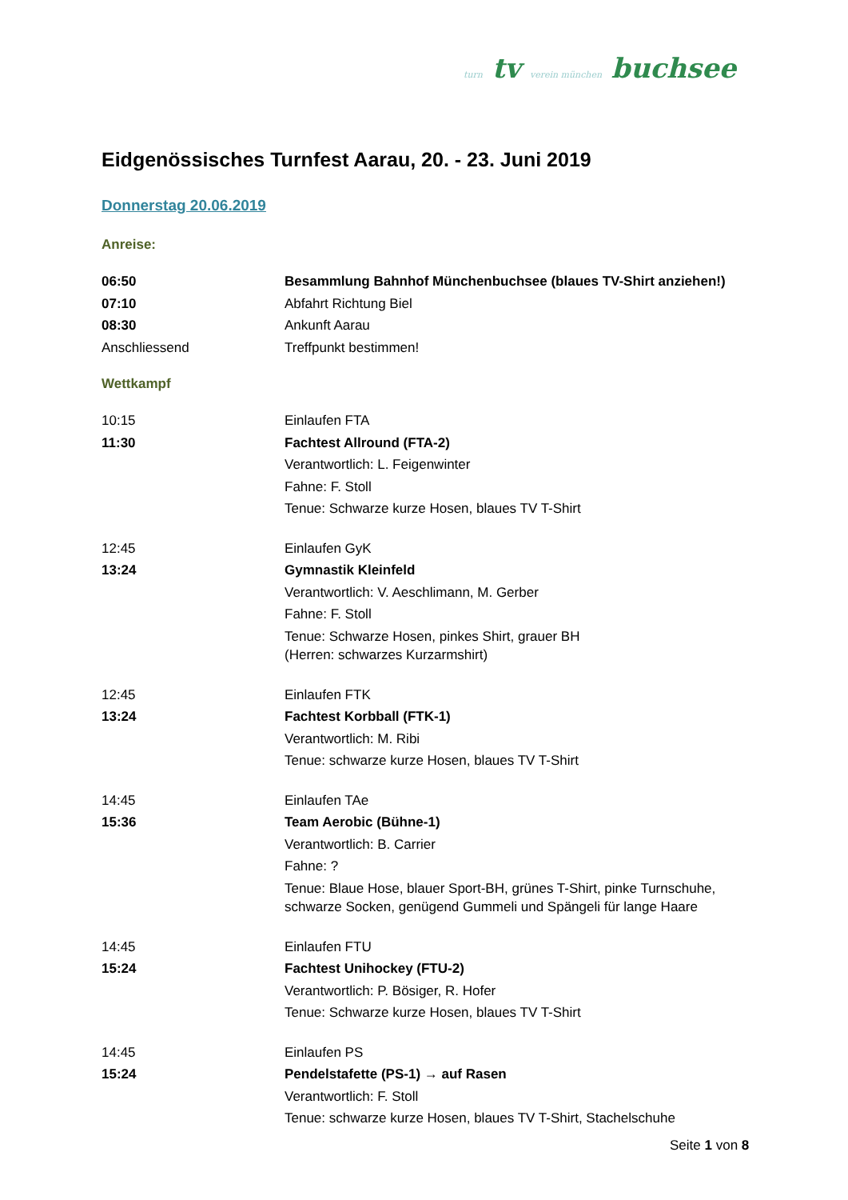turn tv verein münchen buchsee
Eidgenössisches Turnfest Aarau, 20. - 23. Juni 2019
Donnerstag 20.06.2019
Anreise:
| 06:50 | Besammlung Bahnhof Münchenbuchsee (blaues TV-Shirt anziehen!) |
| 07:10 | Abfahrt Richtung Biel |
| 08:30 | Ankunft Aarau |
| Anschliessend | Treffpunkt bestimmen! |
Wettkampf
| 10:15 | Einlaufen FTA |
| 11:30 | Fachtest Allround (FTA-2) |
| | Verantwortlich: L. Feigenwinter |
| | Fahne: F. Stoll |
| | Tenue: Schwarze kurze Hosen, blaues TV T-Shirt |
| 12:45 | Einlaufen GyK |
| 13:24 | Gymnastik Kleinfeld |
| | Verantwortlich: V. Aeschlimann, M. Gerber |
| | Fahne: F. Stoll |
| | Tenue: Schwarze Hosen, pinkes Shirt, grauer BH (Herren: schwarzes Kurzarmshirt) |
| 12:45 | Einlaufen FTK |
| 13:24 | Fachtest Korbball (FTK-1) |
| | Verantwortlich: M. Ribi |
| | Tenue: schwarze kurze Hosen, blaues TV T-Shirt |
| 14:45 | Einlaufen TAe |
| 15:36 | Team Aerobic (Bühne-1) |
| | Verantwortlich: B. Carrier |
| | Fahne: ? |
| | Tenue: Blaue Hose, blauer Sport-BH, grünes T-Shirt, pinke Turnschuhe, schwarze Socken, genügend Gummeli und Spängeli für lange Haare |
| 14:45 | Einlaufen FTU |
| 15:24 | Fachtest Unihockey (FTU-2) |
| | Verantwortlich: P. Bösiger, R. Hofer |
| | Tenue: Schwarze kurze Hosen, blaues TV T-Shirt |
| 14:45 | Einlaufen PS |
| 15:24 | Pendelstafette (PS-1) → auf Rasen |
| | Verantwortlich: F. Stoll |
| | Tenue: schwarze kurze Hosen, blaues TV T-Shirt, Stachelschuhe |
Seite 1 von 8